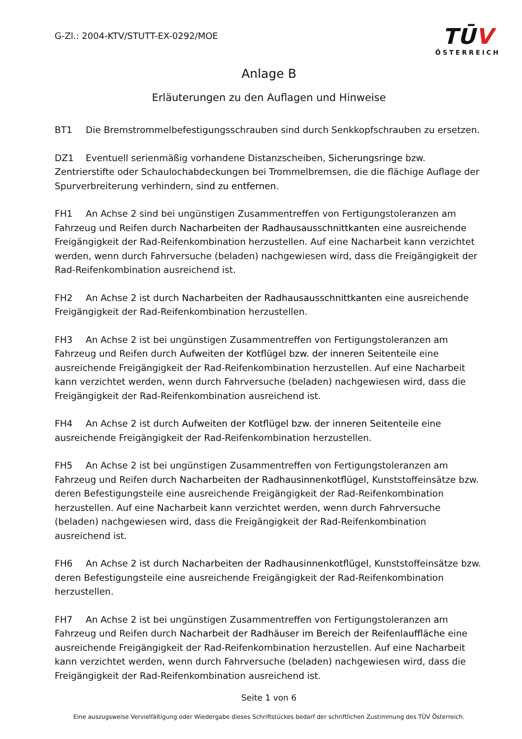G-Zl.: 2004-KTV/STUTT-EX-0292/MOE
TŪV
ÖSTERREICH
Anlage B
Erläuterungen zu den Auflagen und Hinweise
BT1 Die Bremstrommelbefestigungsschrauben sind durch Senkkopfschrauben zu ersetzen.
DZ1 Eventuell serienmäßig vorhandene Distanzscheiben, Sicherungsringe bzw. Zentrierstifte oder Schaulochabdeckungen bei Trommelbremsen, die die flächige Auflage der Spurverbreiterung verhindern, sind zu entfernen.
FH1 An Achse 2 sind bei ungünstigen Zusammentreffen von Fertigungstoleranzen am Fahrzeug und Reifen durch Nacharbeiten der Radhausausschnittkanten eine ausreichende Freigängigkeit der Rad-Reifenkombination herzustellen. Auf eine Nacharbeit kann verzichtet werden, wenn durch Fahrversuche (beladen) nachgewiesen wird, dass die Freigängigkeit der Rad-Reifenkombination ausreichend ist.
FH2 An Achse 2 ist durch Nacharbeiten der Radhausausschnittkanten eine ausreichende Freigängigkeit der Rad-Reifenkombination herzustellen.
FH3 An Achse 2 ist bei ungünstigen Zusammentreffen von Fertigungstoleranzen am Fahrzeug und Reifen durch Aufweiten der Kotflügel bzw. der inneren Seitenteile eine ausreichende Freigängigkeit der Rad-Reifenkombination herzustellen. Auf eine Nacharbeit kann verzichtet werden, wenn durch Fahrversuche (beladen) nachgewiesen wird, dass die Freigängigkeit der Rad-Reifenkombination ausreichend ist.
FH4 An Achse 2 ist durch Aufweiten der Kotflügel bzw. der inneren Seitenteile eine ausreichende Freigängigkeit der Rad-Reifenkombination herzustellen.
FH5 An Achse 2 ist bei ungünstigen Zusammentreffen von Fertigungstoleranzen am Fahrzeug und Reifen durch Nacharbeiten der Radhausinnenkotflügel, Kunststoffeinsätze bzw. deren Befestigungsteile eine ausreichende Freigängigkeit der Rad-Reifenkombination herzustellen. Auf eine Nacharbeit kann verzichtet werden, wenn durch Fahrversuche (beladen) nachgewiesen wird, dass die Freigängigkeit der Rad-Reifenkombination ausreichend ist.
FH6 An Achse 2 ist durch Nacharbeiten der Radhausinnenkotflügel, Kunststoffeinsätze bzw. deren Befestigungsteile eine ausreichende Freigängigkeit der Rad-Reifenkombination herzustellen.
FH7 An Achse 2 ist bei ungünstigen Zusammentreffen von Fertigungstoleranzen am Fahrzeug und Reifen durch Nacharbeit der Radhäuser im Bereich der Reifenlauffläche eine ausreichende Freigängigkeit der Rad-Reifenkombination herzustellen. Auf eine Nacharbeit kann verzichtet werden, wenn durch Fahrversuche (beladen) nachgewiesen wird, dass die Freigängigkeit der Rad-Reifenkombination ausreichend ist.
Seite 1 von 6
Eine auszugsweise Vervielfältigung oder Wiedergabe dieses Schriftstückes bedarf der schriftlichen Zustimmung des TÜV Österreich.